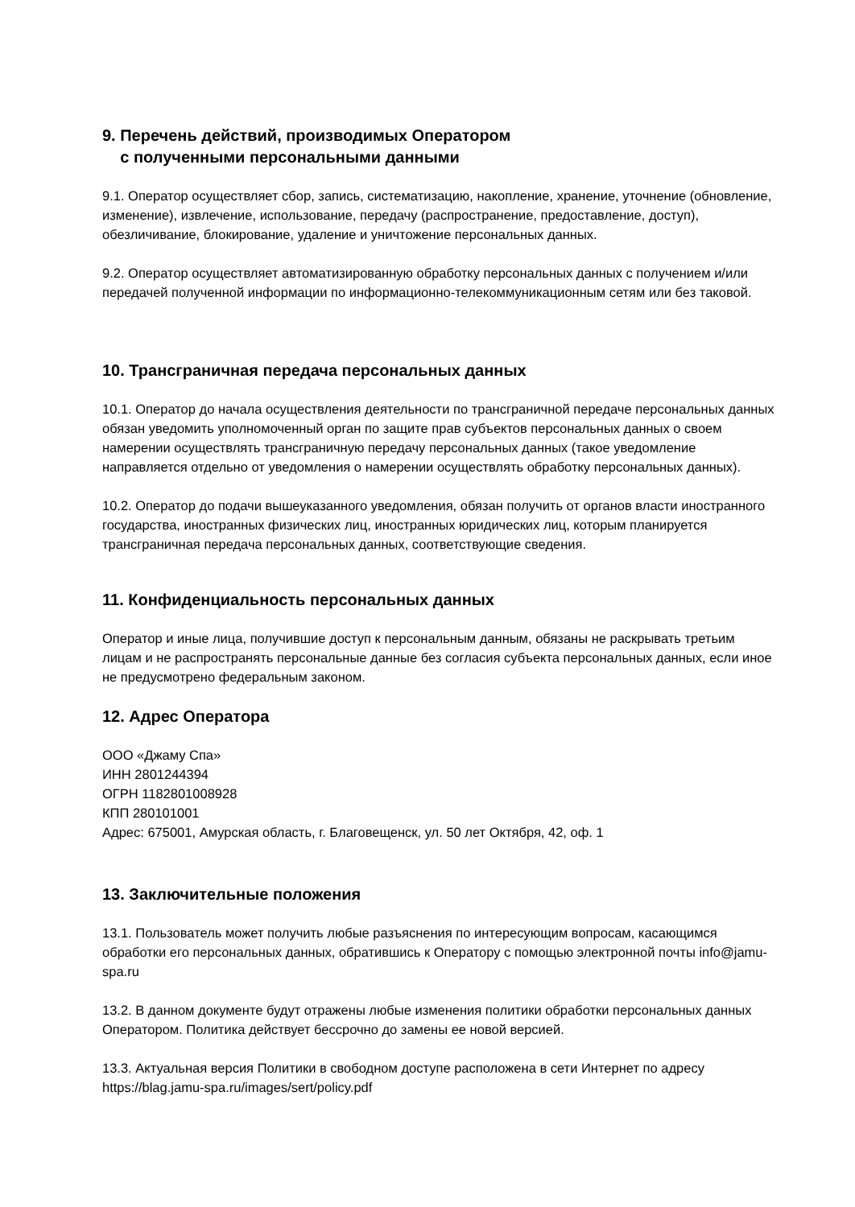9. Перечень действий, производимых Оператором
с полученными персональными данными
9.1. Оператор осуществляет сбор, запись, систематизацию, накопление, хранение, уточнение (обновление, изменение), извлечение, использование, передачу (распространение, предоставление, доступ), обезличивание, блокирование, удаление и уничтожение персональных данных.
9.2. Оператор осуществляет автоматизированную обработку персональных данных с получением и/или передачей полученной информации по информационно-телекоммуникационным сетям или без таковой.
10. Трансграничная передача персональных данных
10.1. Оператор до начала осуществления деятельности по трансграничной передаче персональных данных обязан уведомить уполномоченный орган по защите прав субъектов персональных данных о своем намерении осуществлять трансграничную передачу персональных данных (такое уведомление направляется отдельно от уведомления о намерении осуществлять обработку персональных данных).
10.2. Оператор до подачи вышеуказанного уведомления, обязан получить от органов власти иностранного государства, иностранных физических лиц, иностранных юридических лиц, которым планируется трансграничная передача персональных данных, соответствующие сведения.
11. Конфиденциальность персональных данных
Оператор и иные лица, получившие доступ к персональным данным, обязаны не раскрывать третьим лицам и не распространять персональные данные без согласия субъекта персональных данных, если иное не предусмотрено федеральным законом.
12. Адрес Оператора
ООО «Джаму Спа»
ИНН 2801244394
ОГРН 1182801008928
КПП 280101001
Адрес: 675001, Амурская область, г. Благовещенск, ул. 50 лет Октября, 42, оф. 1
13. Заключительные положения
13.1. Пользователь может получить любые разъяснения по интересующим вопросам, касающимся обработки его персональных данных, обратившись к Оператору с помощью электронной почты info@jamu-spa.ru
13.2. В данном документе будут отражены любые изменения политики обработки персональных данных Оператором. Политика действует бессрочно до замены ее новой версией.
13.3. Актуальная версия Политики в свободном доступе расположена в сети Интернет по адресу https://blag.jamu-spa.ru/images/sert/policy.pdf